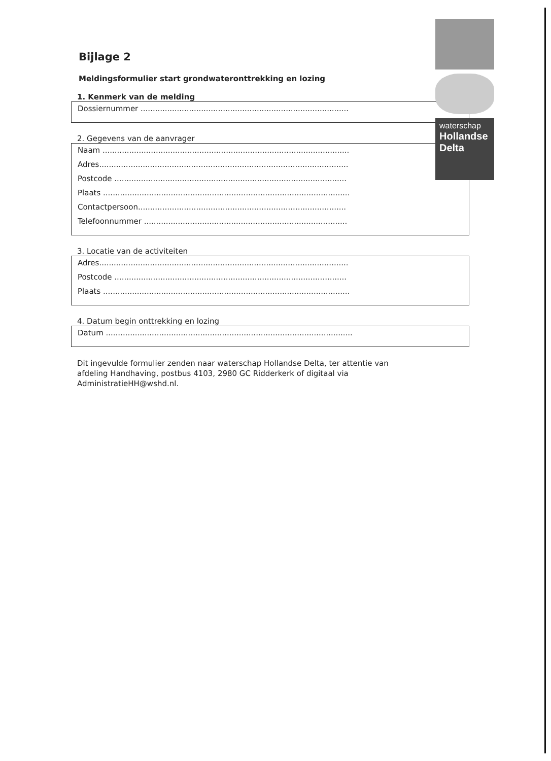Bijlage 2
Meldingsformulier start grondwateronttrekking en lozing
1. Kenmerk van de melding
Dossiernummer ......................................................................................
2. Gegevens van de aanvrager
Naam ......................................................................................................
Adres.......................................................................................................
Postcode ................................................................................................
Plaats ......................................................................................................
Contactpersoon......................................................................................
Telefoonnummer ....................................................................................
3. Locatie van de activiteiten
Adres.......................................................................................................
Postcode ................................................................................................
Plaats ......................................................................................................
4. Datum begin onttrekking en lozing
Datum ......................................................................................................
Dit ingevulde formulier zenden naar waterschap Hollandse Delta, ter attentie van afdeling Handhaving, postbus 4103, 2980 GC Ridderkerk of digitaal via AdministratieHH@wshd.nl.
waterschap
Hollandse
Delta